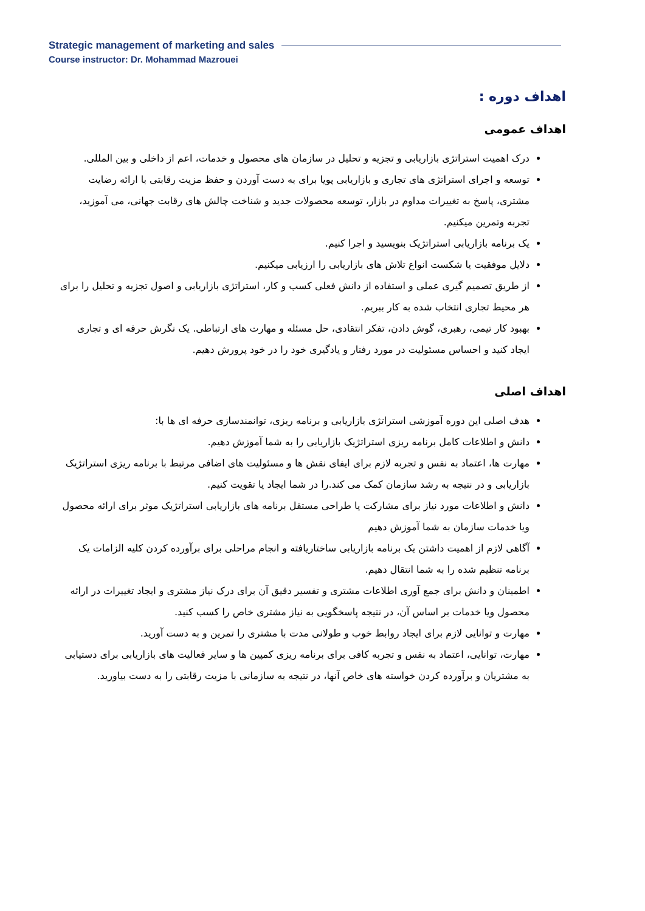Strategic management of marketing and sales
Course instructor: Dr. Mohammad Mazrouei
اهداف دوره :
اهداف عمومی
درک اهمیت استراتژی بازاریابی و تجزیه و تحلیل در سازمان های محصول و خدمات، اعم از داخلی و بین المللی.
توسعه و اجرای استراتژی های تجاری و بازاریابی پویا برای به دست آوردن و حفظ مزیت رقابتی با ارائه رضایت مشتری، پاسخ به تغییرات مداوم در بازار، توسعه محصولات جدید و شناخت چالش های رقابت جهانی، می آموزید، تجربه وتمرین میکنیم.
یک برنامه بازاریابی استراتژیک بنویسید و اجرا کنیم.
دلایل موفقیت یا شکست انواع تلاش های بازاریابی را ارزیابی میکنیم.
از طریق تصمیم گیری عملی و استفاده از دانش فعلی کسب و کار، استراتژی بازاریابی و اصول تجزیه و تحلیل را برای هر محیط تجاری انتخاب شده به کار ببریم.
بهبود کار تیمی، رهبری، گوش دادن، تفکر انتقادی، حل مسئله و مهارت های ارتباطی. یک نگرش حرفه ای و تجاری ایجاد کنید و احساس مسئولیت در مورد رفتار و یادگیری خود را در خود پرورش دهیم.
اهداف اصلی
هدف اصلی این دوره آموزشی استراتژی بازاریابی و برنامه ریزی، توانمندسازی حرفه ای ها با:
دانش و اطلاعات کامل برنامه ریزی استراتژیک بازاریابی را به شما آموزش دهیم.
مهارت ها، اعتماد به نفس و تجربه لازم برای ایفای نقش ها و مسئولیت های اضافی مرتبط با برنامه ریزی استراتژیک بازاریابی و در نتیجه به رشد سازمان کمک می کند.را در شما ایجاد یا تقویت کنیم.
دانش و اطلاعات مورد نیاز برای مشارکت یا طراحی مستقل برنامه های بازاریابی استراتژیک موثر برای ارائه محصول ویا خدمات سازمان به شما آموزش دهیم
آگاهی لازم از اهمیت داشتن یک برنامه بازاریابی ساختاریافته و انجام مراحلی برای برآورده کردن کلیه الزامات یک برنامه تنظیم شده را به شما انتقال دهیم.
اطمینان و دانش برای جمع آوری اطلاعات مشتری و تفسیر دقیق آن برای درک نیاز مشتری و ایجاد تغییرات در ارائه محصول ویا خدمات بر اساس آن، در نتیجه پاسخگویی به نیاز مشتری خاص را کسب کنید.
مهارت و توانایی لازم برای ایجاد روابط خوب و طولانی مدت با مشتری را تمرین و به دست آورید.
مهارت، توانایی، اعتماد به نفس و تجربه کافی برای برنامه ریزی کمپین ها و سایر فعالیت های بازاریابی برای دستیابی به مشتریان و برآورده کردن خواسته های خاص آنها، در نتیجه به سازمانی با مزیت رقابتی را به دست بیاورید.